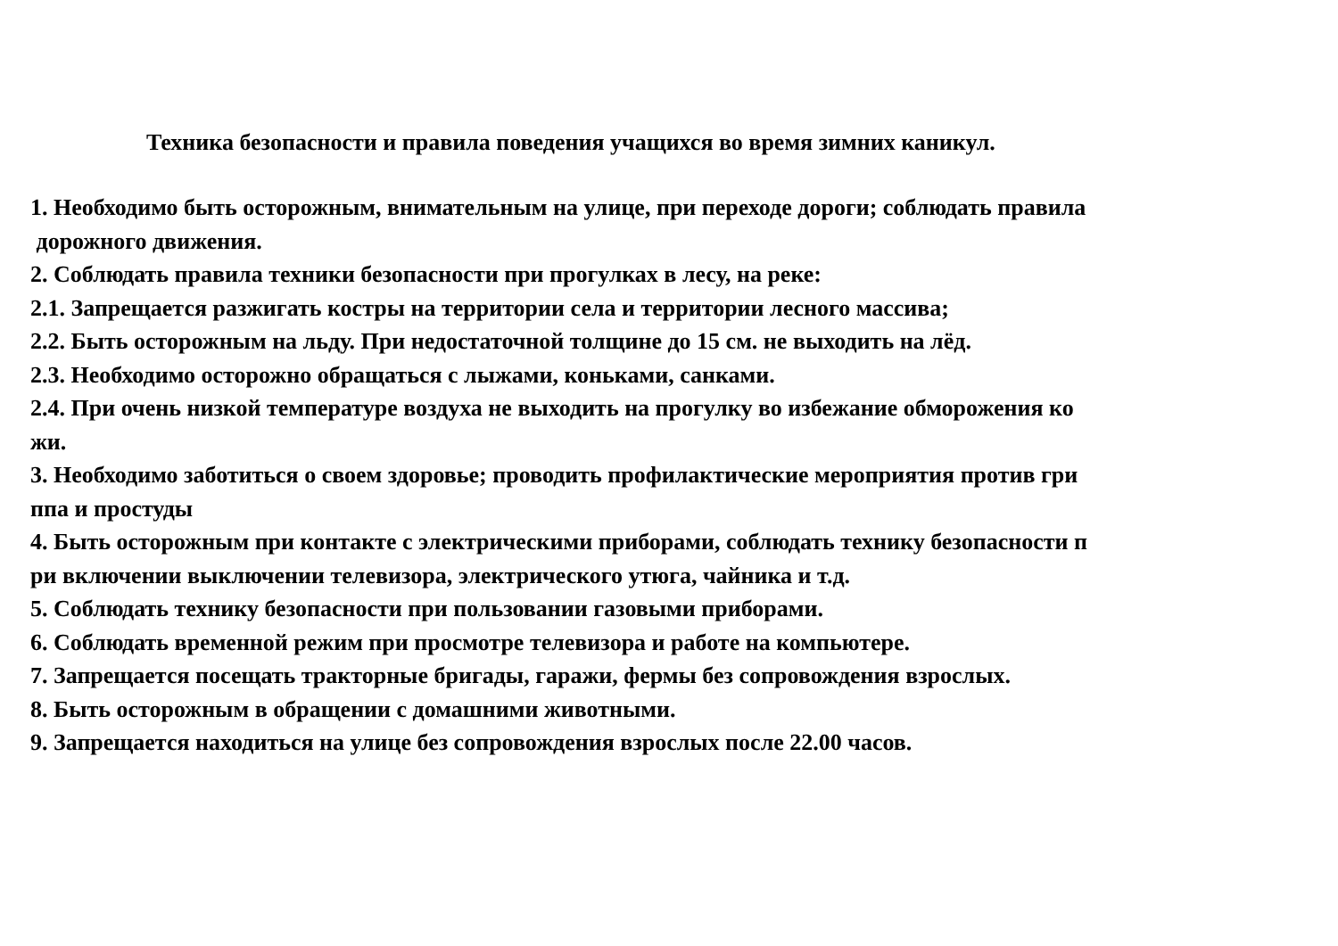Техника безопасности и правила поведения учащихся во время зимних каникул.
1. Необходимо быть осторожным, внимательным на улице, при переходе дороги; соблюдать правила
дорожного движения.
2. Соблюдать правила техники безопасности при прогулках в лесу, на реке:
2.1. Запрещается разжигать костры на территории села и территории лесного массива;
2.2. Быть осторожным на льду. При недостаточной толщине до 15 см. не выходить на лёд.
2.3. Необходимо осторожно обращаться с лыжами, коньками, санками.
2.4. При очень низкой температуре воздуха не выходить на прогулку во избежание обморожения ко
жи.
3. Необходимо заботиться о своем здоровье; проводить профилактические мероприятия против гри
ппа и простуды
4. Быть осторожным при контакте с электрическими приборами, соблюдать технику безопасности п
ри включении выключении телевизора, электрического утюга, чайника и т.д.
5. Соблюдать технику безопасности при пользовании газовыми приборами.
6. Соблюдать временной режим при просмотре телевизора и работе на компьютере.
7. Запрещается посещать тракторные бригады, гаражи, фермы без сопровождения взрослых.
8. Быть осторожным в обращении с домашними животными.
9. Запрещается находиться на улице без сопровождения взрослых после 22.00 часов.